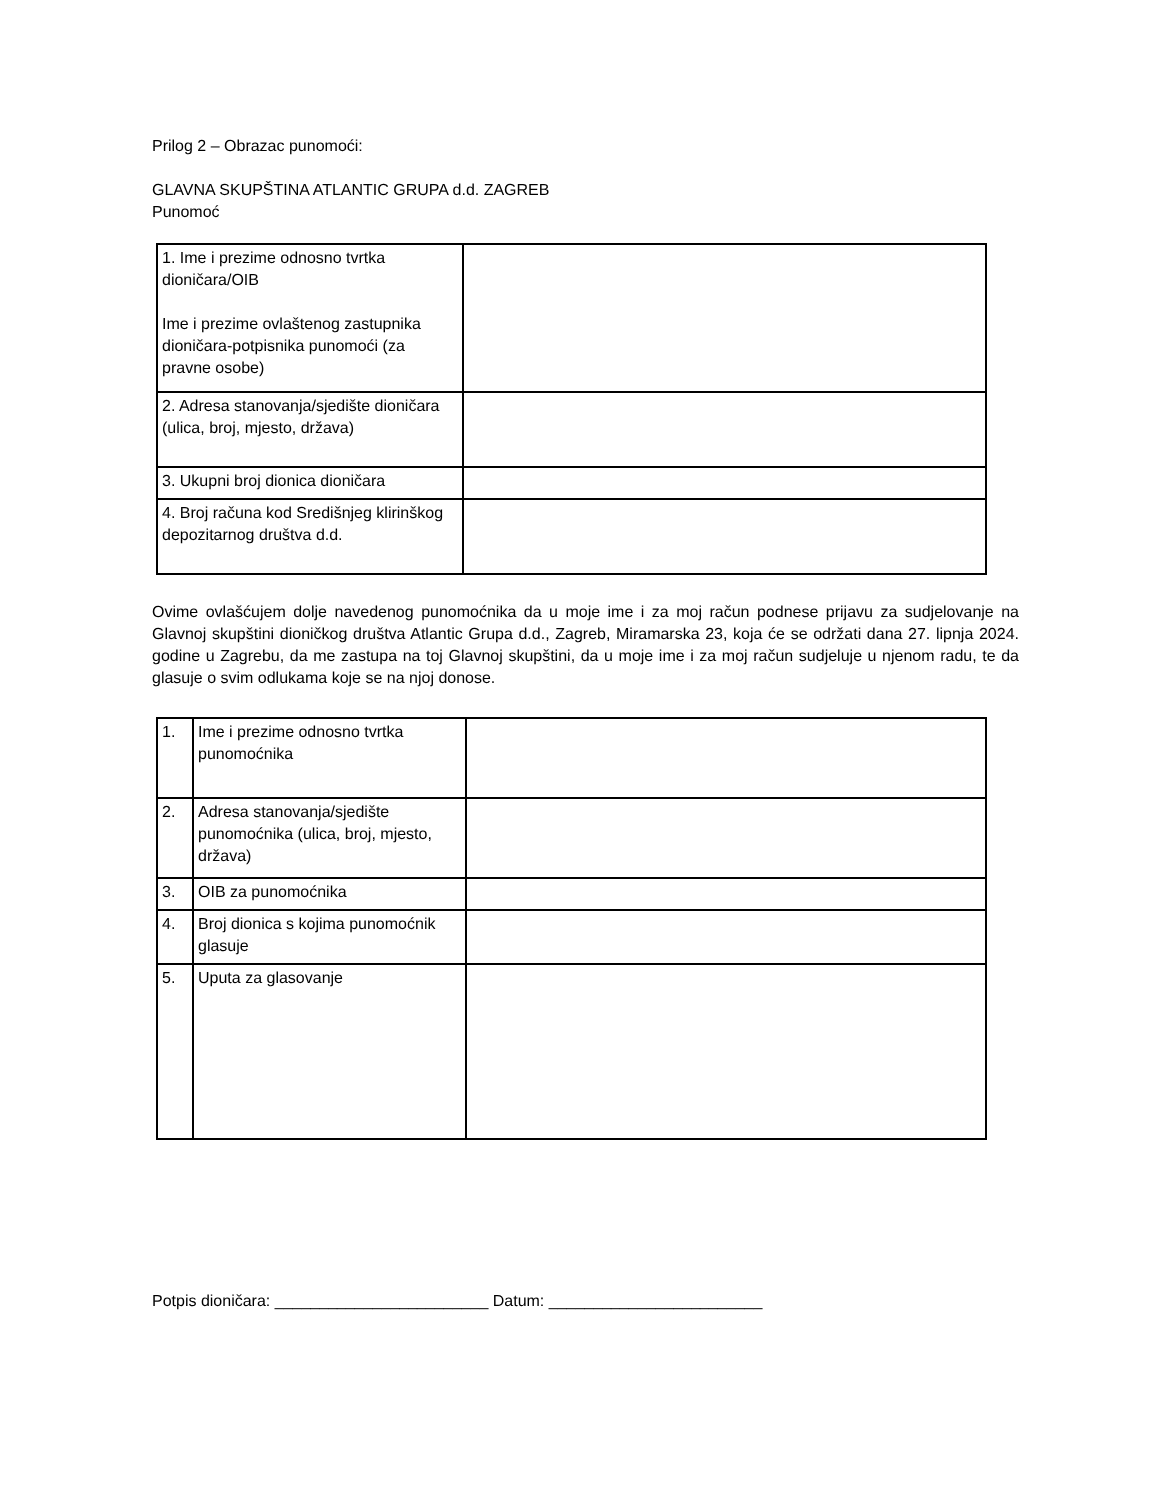Prilog 2 – Obrazac punomoći:
GLAVNA SKUPŠTINA ATLANTIC GRUPA d.d. ZAGREB
Punomoć
| 1. Ime i prezime odnosno tvrtka dioničara/OIB Ime i prezime ovlaštenog zastupnika dioničara-potpisnika punomoći (za pravne osobe) | |
| 2. Adresa stanovanja/sjedište dioničara (ulica, broj, mjesto, država) | |
| 3. Ukupni broj dionica dioničara | |
| 4. Broj računa kod Središnjeg klirinškog depozitarnog društva d.d. | |
Ovime ovlašćujem dolje navedenog punomoćnika da u moje ime i za moj račun podnese prijavu za sudjelovanje na Glavnoj skupštini dioničkog društva Atlantic Grupa d.d., Zagreb, Miramarska 23, koja će se održati dana 27. lipnja 2024. godine u Zagrebu, da me zastupa na toj Glavnoj skupštini, da u moje ime i za moj račun sudjeluje u njenom radu, te da glasuje o svim odlukama koje se na njoj donose.
| 1. | Ime i prezime odnosno tvrtka punomoćnika | |
| 2. | Adresa stanovanja/sjedište punomoćnika (ulica, broj, mjesto, država) | |
| 3. | OIB za punomoćnika | |
| 4. | Broj dionica s kojima punomoćnik glasuje | |
| 5. | Uputa za glasovanje | |
Potpis dioničara: ________________________ Datum: ________________________